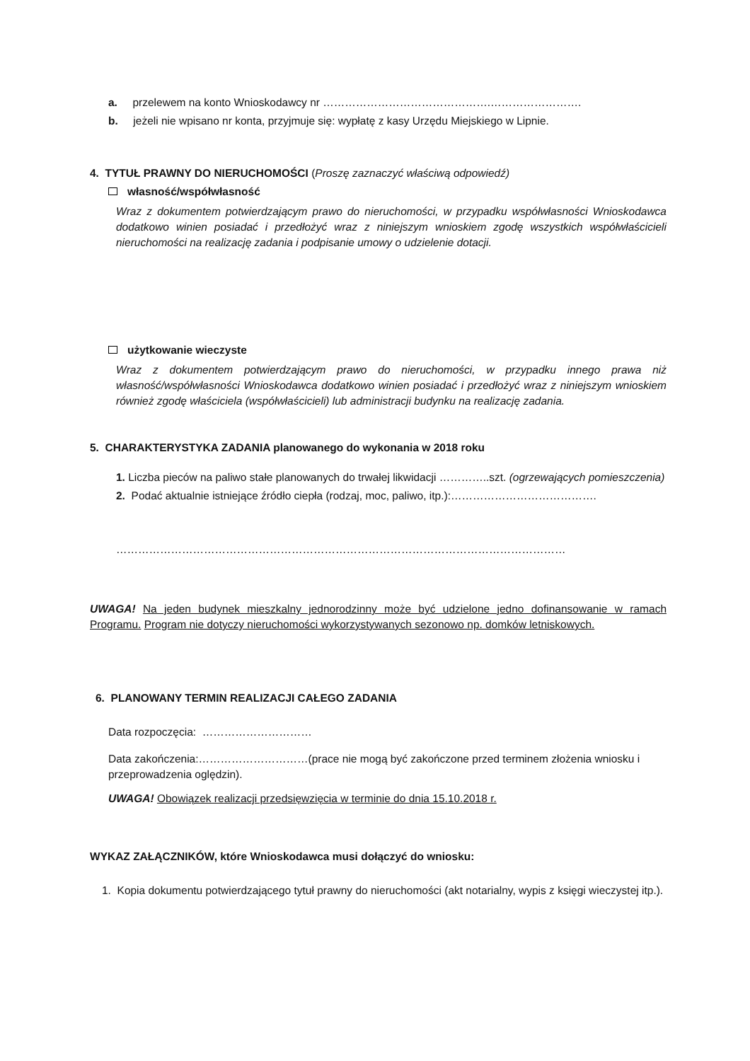a. przelewem na konto Wnioskodawcy nr ……………………………………….…………………….
b. jeżeli nie wpisano nr konta, przyjmuje się: wypłatę z kasy Urzędu Miejskiego w Lipnie.
4. TYTUŁ PRAWNY DO NIERUCHOMOŚCI (Proszę zaznaczyć właściwą odpowiedź)
własność/współwłasność
Wraz z dokumentem potwierdzającym prawo do nieruchomości, w przypadku współwłasności Wnioskodawca dodatkowo winien posiadać i przedłożyć wraz z niniejszym wnioskiem zgodę wszystkich współwłaścicieli nieruchomości na realizację zadania i podpisanie umowy o udzielenie dotacji.
użytkowanie wieczyste
Wraz z dokumentem potwierdzającym prawo do nieruchomości, w przypadku innego prawa niż własność/współwłasności Wnioskodawca dodatkowo winien posiadać i przedłożyć wraz z niniejszym wnioskiem również zgodę właściciela (współwłaścicieli) lub administracji budynku na realizację zadania.
5. CHARAKTERYSTYKA ZADANIA planowanego do wykonania w 2018 roku
1. Liczba pieców na paliwo stałe planowanych do trwałej likwidacji …………..szt. (ogrzewających pomieszczenia)
2. Podać aktualnie istniejące źródło ciepła (rodzaj, moc, paliwo, itp.):………………………………….
……………………………………………………………………………………………………………
UWAGA! Na jeden budynek mieszkalny jednorodzinny może być udzielone jedno dofinansowanie w ramach Programu. Program nie dotyczy nieruchomości wykorzystywanych sezonowo np. domków letniskowych.
6. PLANOWANY TERMIN REALIZACJI CAŁEGO ZADANIA
Data rozpoczęcia: …………………………
Data zakończenia:…………………………(prace nie mogą być zakończone przed terminem złożenia wniosku i przeprowadzenia oględzin).
UWAGA! Obowiązek realizacji przedsięwzięcia w terminie do dnia 15.10.2018 r.
WYKAZ ZAŁĄCZNIKÓW, które Wnioskodawca musi dołączyć do wniosku:
1. Kopia dokumentu potwierdzającego tytuł prawny do nieruchomości (akt notarialny, wypis z księgi wieczystej itp.).